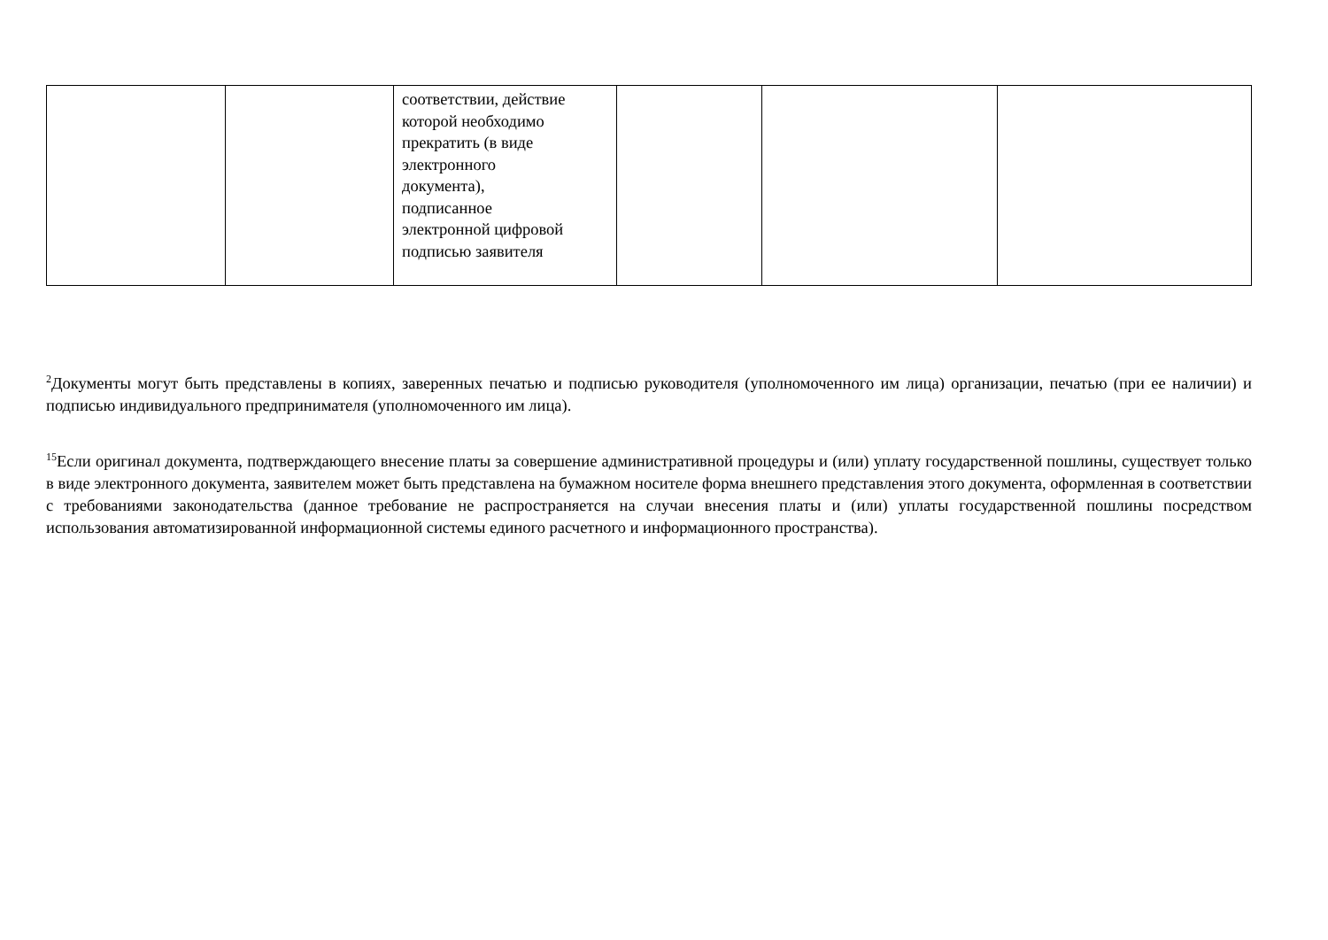| | | соответствии, действие которой необходимо прекратить (в виде электронного документа), подписанное электронной цифровой подписью заявителя | | | |
<sup>2</sup> Документы могут быть представлены в копиях, заверенных печатью и подписью руководителя (уполномоченного им лица) организации, печатью (при ее наличии) и подписью индивидуального предпринимателя (уполномоченного им лица).
<sup>15</sup> Если оригинал документа, подтверждающего внесение платы за совершение административной процедуры и (или) уплату государственной пошлины, существует только в виде электронного документа, заявителем может быть представлена на бумажном носителе форма внешнего представления этого документа, оформленная в соответствии с требованиями законодательства (данное требование не распространяется на случаи внесения платы и (или) уплаты государственной пошлины посредством использования автоматизированной информационной системы единого расчетного и информационного пространства).